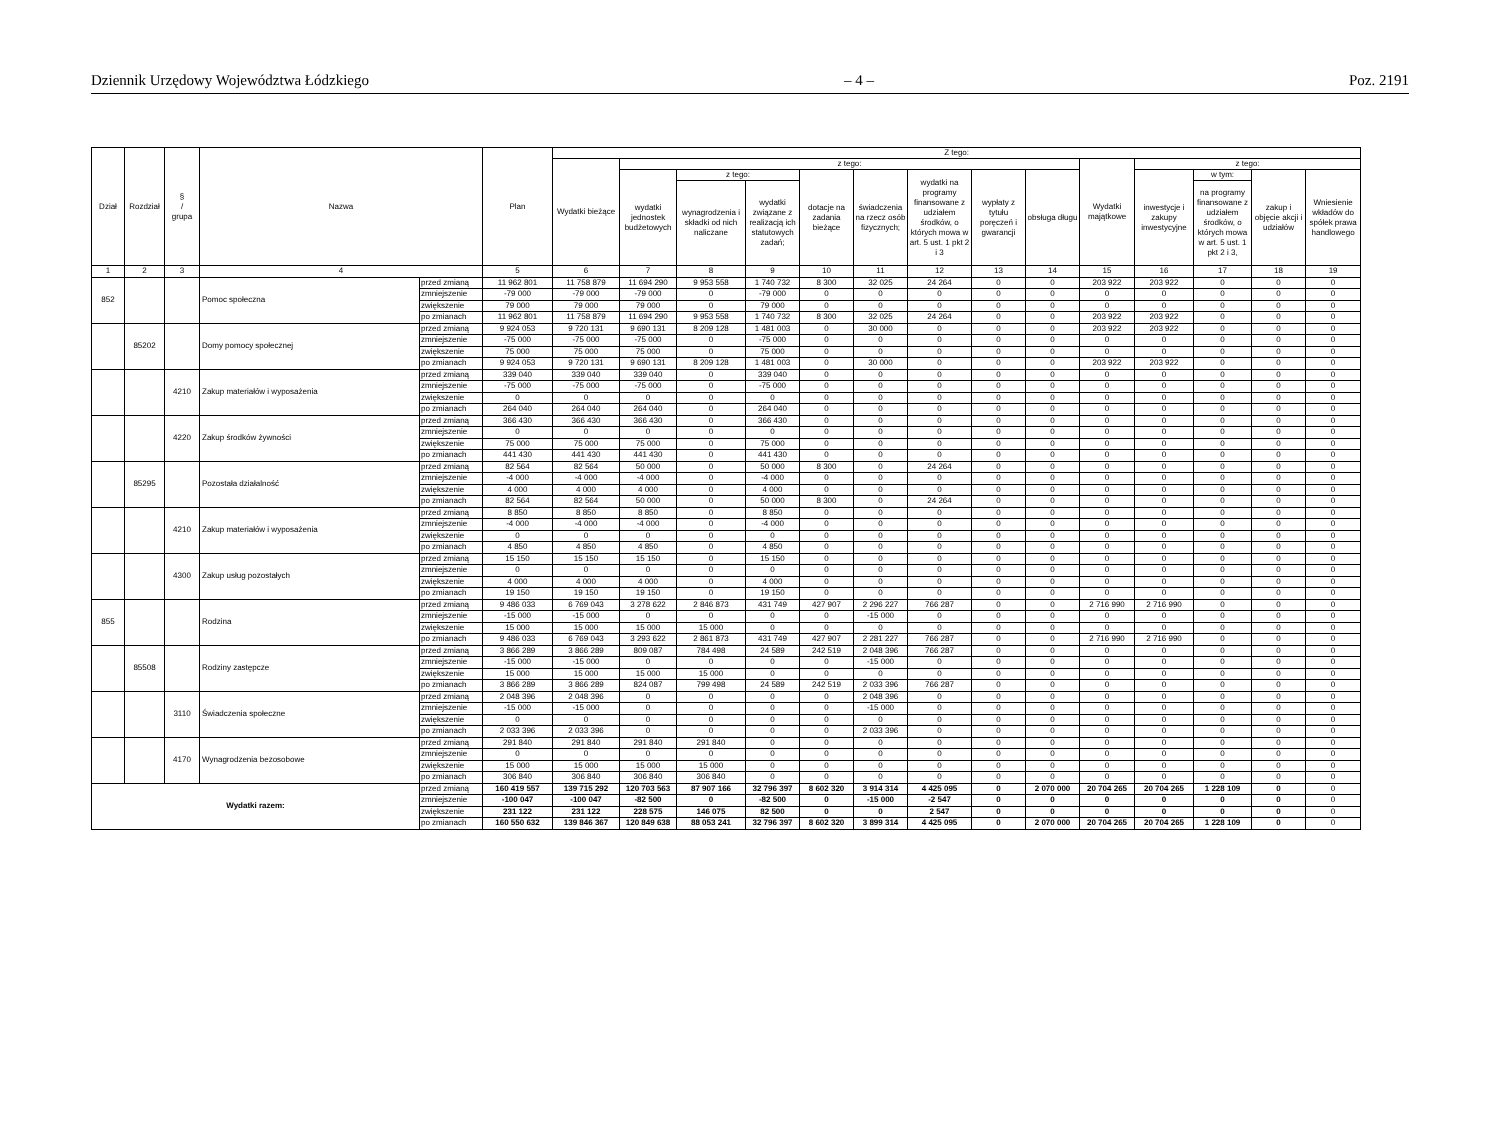Dziennik Urzędowy Województwa Łódzkiego – 4 – Poz. 2191
| Dział | Rozdział | § / grupa | Nazwa | | Plan | Z tego: | | | | | | | | | | | | | |
| --- | --- | --- | --- | --- | --- | --- | --- | --- | --- | --- | --- | --- | --- | --- | --- | --- | --- | --- | --- |
| | | | | | | Wydatki bieżące | z tego: | | | | | | | | Wydatki majątkowe | z tego: | | | |
| | | | | | | | wydatki jednostek budżetowych | z tego: | | dotacje na zadania bieżące | świadczenia na rzecz osób fizycznych; | wydatki na programy finansowane z udziałem środków, o których mowa w art. 5 ust. 1 pkt 2 i 3 | wypłaty z tytułu poręczeń i gwarancji | obsługa długu | | inwestycje i zakupy inwestycyjne | w tym: | zakup i objęcie akcji i udziałów | Wniesienie wkładów do spółek prawa handlowego |
| | | | | | | | | wynagrodzenia i składki od nich naliczane | wydatki związane z realizacją ich statutowych zadań; | | | | | | | | na programy finansowane z udziałem środków, o których mowa w art. 5 ust. 1 pkt 2 i 3, | | |
| 1 | 2 | 3 | 4 | | 5 | 6 | 7 | 8 | 9 | 10 | 11 | 12 | 13 | 14 | 15 | 16 | 17 | 18 | 19 |
| 852 | | | Pomoc społeczna | przed zmianą | 11 962 801 | 11 758 879 | 11 694 290 | 9 953 558 | 1 740 732 | 8 300 | 32 025 | 24 264 | 0 | 0 | 203 922 | 203 922 | 0 | 0 | 0 |
| | | | | zmniejszenie | -79 000 | -79 000 | -79 000 | 0 | -79 000 | 0 | 0 | 0 | 0 | 0 | 0 | 0 | 0 | 0 | 0 |
| | | | | zwiększenie | 79 000 | 79 000 | 79 000 | 0 | 79 000 | 0 | 0 | 0 | 0 | 0 | 0 | 0 | 0 | 0 | 0 |
| | | | | po zmianach | 11 962 801 | 11 758 879 | 11 694 290 | 9 953 558 | 1 740 732 | 8 300 | 32 025 | 24 264 | 0 | 0 | 203 922 | 203 922 | 0 | 0 | 0 |
| | 85202 | | Domy pomocy społecznej | przed zmianą | 9 924 053 | 9 720 131 | 9 690 131 | 8 209 128 | 1 481 003 | 0 | 30 000 | 0 | 0 | 0 | 203 922 | 203 922 | 0 | 0 | 0 |
| | | | | zmniejszenie | -75 000 | -75 000 | -75 000 | 0 | -75 000 | 0 | 0 | 0 | 0 | 0 | 0 | 0 | 0 | 0 | 0 |
| | | | | zwiększenie | 75 000 | 75 000 | 75 000 | 0 | 75 000 | 0 | 0 | 0 | 0 | 0 | 0 | 0 | 0 | 0 | 0 |
| | | | | po zmianach | 9 924 053 | 9 720 131 | 9 690 131 | 8 209 128 | 1 481 003 | 0 | 30 000 | 0 | 0 | 0 | 203 922 | 203 922 | 0 | 0 | 0 |
| | | 4210 | Zakup materiałów i wyposażenia | przed zmianą | 339 040 | 339 040 | 339 040 | 0 | 339 040 | 0 | 0 | 0 | 0 | 0 | 0 | 0 | 0 | 0 | 0 |
| | | | | zmniejszenie | -75 000 | -75 000 | -75 000 | 0 | -75 000 | 0 | 0 | 0 | 0 | 0 | 0 | 0 | 0 | 0 | 0 |
| | | | | zwiększenie | 0 | 0 | 0 | 0 | 0 | 0 | 0 | 0 | 0 | 0 | 0 | 0 | 0 | 0 | 0 |
| | | | | po zmianach | 264 040 | 264 040 | 264 040 | 0 | 264 040 | 0 | 0 | 0 | 0 | 0 | 0 | 0 | 0 | 0 | 0 |
| | | 4220 | Zakup środków żywności | przed zmianą | 366 430 | 366 430 | 366 430 | 0 | 366 430 | 0 | 0 | 0 | 0 | 0 | 0 | 0 | 0 | 0 | 0 |
| | | | | zmniejszenie | 0 | 0 | 0 | 0 | 0 | 0 | 0 | 0 | 0 | 0 | 0 | 0 | 0 | 0 | 0 |
| | | | | zwiększenie | 75 000 | 75 000 | 75 000 | 0 | 75 000 | 0 | 0 | 0 | 0 | 0 | 0 | 0 | 0 | 0 | 0 |
| | | | | po zmianach | 441 430 | 441 430 | 441 430 | 0 | 441 430 | 0 | 0 | 0 | 0 | 0 | 0 | 0 | 0 | 0 | 0 |
| | 85295 | | Pozostała działalność | przed zmianą | 82 564 | 82 564 | 50 000 | 0 | 50 000 | 8 300 | 0 | 24 264 | 0 | 0 | 0 | 0 | 0 | 0 | 0 |
| | | | | zmniejszenie | -4 000 | -4 000 | -4 000 | 0 | -4 000 | 0 | 0 | 0 | 0 | 0 | 0 | 0 | 0 | 0 | 0 |
| | | | | zwiększenie | 4 000 | 4 000 | 4 000 | 0 | 4 000 | 0 | 0 | 0 | 0 | 0 | 0 | 0 | 0 | 0 | 0 |
| | | | | po zmianach | 82 564 | 82 564 | 50 000 | 0 | 50 000 | 8 300 | 0 | 24 264 | 0 | 0 | 0 | 0 | 0 | 0 | 0 |
| | | 4210 | Zakup materiałów i wyposażenia | przed zmianą | 8 850 | 8 850 | 8 850 | 0 | 8 850 | 0 | 0 | 0 | 0 | 0 | 0 | 0 | 0 | 0 | 0 |
| | | | | zmniejszenie | -4 000 | -4 000 | -4 000 | 0 | -4 000 | 0 | 0 | 0 | 0 | 0 | 0 | 0 | 0 | 0 | 0 |
| | | | | zwiększenie | 0 | 0 | 0 | 0 | 0 | 0 | 0 | 0 | 0 | 0 | 0 | 0 | 0 | 0 | 0 |
| | | | | po zmianach | 4 850 | 4 850 | 4 850 | 0 | 4 850 | 0 | 0 | 0 | 0 | 0 | 0 | 0 | 0 | 0 | 0 |
| | | 4300 | Zakup usług pozostałych | przed zmianą | 15 150 | 15 150 | 15 150 | 0 | 15 150 | 0 | 0 | 0 | 0 | 0 | 0 | 0 | 0 | 0 | 0 |
| | | | | zmniejszenie | 0 | 0 | 0 | 0 | 0 | 0 | 0 | 0 | 0 | 0 | 0 | 0 | 0 | 0 | 0 |
| | | | | zwiększenie | 4 000 | 4 000 | 4 000 | 0 | 4 000 | 0 | 0 | 0 | 0 | 0 | 0 | 0 | 0 | 0 | 0 |
| | | | | po zmianach | 19 150 | 19 150 | 19 150 | 0 | 19 150 | 0 | 0 | 0 | 0 | 0 | 0 | 0 | 0 | 0 | 0 |
| 855 | | | Rodzina | przed zmianą | 9 486 033 | 6 769 043 | 3 278 622 | 2 846 873 | 431 749 | 427 907 | 2 296 227 | 766 287 | 0 | 0 | 2 716 990 | 2 716 990 | 0 | 0 | 0 |
| | | | | zmniejszenie | -15 000 | -15 000 | 0 | 0 | 0 | 0 | -15 000 | 0 | 0 | 0 | 0 | 0 | 0 | 0 | 0 |
| | | | | zwiększenie | 15 000 | 15 000 | 15 000 | 15 000 | 0 | 0 | 0 | 0 | 0 | 0 | 0 | 0 | 0 | 0 | 0 |
| | | | | po zmianach | 9 486 033 | 6 769 043 | 3 293 622 | 2 861 873 | 431 749 | 427 907 | 2 281 227 | 766 287 | 0 | 0 | 2 716 990 | 2 716 990 | 0 | 0 | 0 |
| | 85508 | | Rodziny zastępcze | przed zmianą | 3 866 289 | 3 866 289 | 809 087 | 784 498 | 24 589 | 242 519 | 2 048 396 | 766 287 | 0 | 0 | 0 | 0 | 0 | 0 | 0 |
| | | | | zmniejszenie | -15 000 | -15 000 | 0 | 0 | 0 | 0 | -15 000 | 0 | 0 | 0 | 0 | 0 | 0 | 0 | 0 |
| | | | | zwiększenie | 15 000 | 15 000 | 15 000 | 15 000 | 0 | 0 | 0 | 0 | 0 | 0 | 0 | 0 | 0 | 0 | 0 |
| | | | | po zmianach | 3 866 289 | 3 866 289 | 824 087 | 799 498 | 24 589 | 242 519 | 2 033 396 | 766 287 | 0 | 0 | 0 | 0 | 0 | 0 | 0 |
| | | 3110 | Świadczenia społeczne | przed zmianą | 2 048 396 | 2 048 396 | 0 | 0 | 0 | 0 | 2 048 396 | 0 | 0 | 0 | 0 | 0 | 0 | 0 | 0 |
| | | | | zmniejszenie | -15 000 | -15 000 | 0 | 0 | 0 | 0 | -15 000 | 0 | 0 | 0 | 0 | 0 | 0 | 0 | 0 |
| | | | | zwiększenie | 0 | 0 | 0 | 0 | 0 | 0 | 0 | 0 | 0 | 0 | 0 | 0 | 0 | 0 | 0 |
| | | | | po zmianach | 2 033 396 | 2 033 396 | 0 | 0 | 0 | 0 | 2 033 396 | 0 | 0 | 0 | 0 | 0 | 0 | 0 | 0 |
| | | 4170 | Wynagrodzenia bezosobowe | przed zmianą | 291 840 | 291 840 | 291 840 | 291 840 | 0 | 0 | 0 | 0 | 0 | 0 | 0 | 0 | 0 | 0 | 0 |
| | | | | zmniejszenie | 0 | 0 | 0 | 0 | 0 | 0 | 0 | 0 | 0 | 0 | 0 | 0 | 0 | 0 | 0 |
| | | | | zwiększenie | 15 000 | 15 000 | 15 000 | 15 000 | 0 | 0 | 0 | 0 | 0 | 0 | 0 | 0 | 0 | 0 | 0 |
| | | | | po zmianach | 306 840 | 306 840 | 306 840 | 306 840 | 0 | 0 | 0 | 0 | 0 | 0 | 0 | 0 | 0 | 0 | 0 |
| Wydatki razem: | | | | przed zmianą | 160 419 557 | 139 715 292 | 120 703 563 | 87 907 166 | 32 796 397 | 8 602 320 | 3 914 314 | 4 425 095 | 0 | 2 070 000 | 20 704 265 | 20 704 265 | 1 228 109 | 0 | 0 |
| | | | | zmniejszenie | -100 047 | -100 047 | -82 500 | 0 | -82 500 | 0 | -15 000 | -2 547 | 0 | 0 | 0 | 0 | 0 | 0 | 0 |
| | | | | zwiększenie | 231 122 | 231 122 | 228 575 | 146 075 | 82 500 | 0 | 0 | 2 547 | 0 | 0 | 0 | 0 | 0 | 0 | 0 |
| | | | | po zmianach | 160 550 632 | 139 846 367 | 120 849 638 | 88 053 241 | 32 796 397 | 8 602 320 | 3 899 314 | 4 425 095 | 0 | 2 070 000 | 20 704 265 | 20 704 265 | 1 228 109 | 0 | 0 |